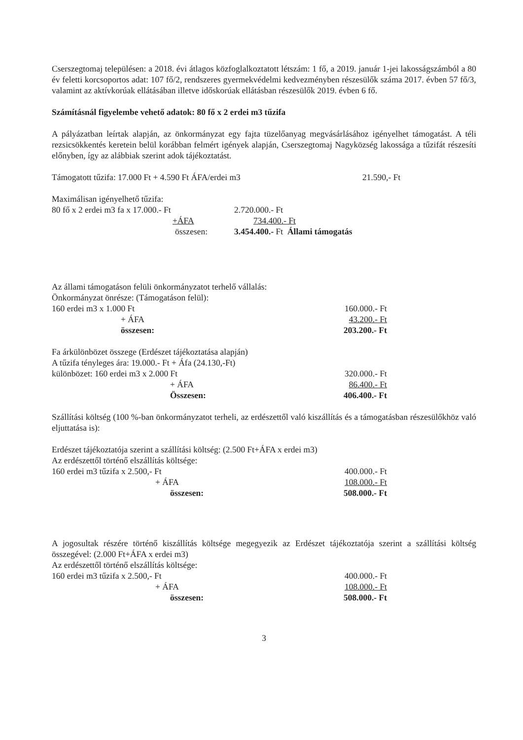Cserszegtomaj településen: a 2018. évi átlagos közfoglalkoztatott létszám: 1 fő, a 2019. január 1-jei lakosságszámból a 80 év feletti korcsoportos adat: 107 fő/2, rendszeres gyermekvédelmi kedvezményben részesülők száma 2017. évben 57 fő/3, valamint az aktívkorúak ellátásában illetve időskorúak ellátásban részesülők 2019. évben 6 fő.
Számításnál figyelembe vehető adatok: 80 fő x 2 erdei m3 tűzifa
A pályázatban leírtak alapján, az önkormányzat egy fajta tüzelőanyag megvásárlásához igényelhet támogatást. A téli rezsicsökkentés keretein belül korábban felmért igények alapján, Cserszegtomaj Nagyközség lakossága a tűzifát részesíti előnyben, így az alábbiak szerint adok tájékoztatást.
Támogatott tűzifa: 17.000 Ft + 4.590 Ft ÁFA/erdei m3 21.590,- Ft
Maximálisan igényelhető tűzifa:
80 fő x 2 erdei m3 fa x 17.000.- Ft 2.720.000.- Ft
+ÁFA 734.400.- Ft
összesen: 3.454.400.- Ft Állami támogatás
Az állami támogatáson felüli önkormányzatot terhelő vállalás:
Önkormányzat önrésze: (Támogatáson felül):
160 erdei m3 x 1.000 Ft 160.000.- Ft
+ ÁFA 43.200.- Ft
összesen: 203.200.- Ft
Fa árkülönbözet összege (Erdészet tájékoztatása alapján)
A tűzifa tényleges ára: 19.000.- Ft + Áfa (24.130,-Ft)
különbözet: 160 erdei m3 x 2.000 Ft 320.000.- Ft
+ ÁFA 86.400.- Ft
Összesen: 406.400.- Ft
Szállítási költség (100 %-ban önkormányzatot terheli, az erdészettől való kiszállítás és a támogatásban részesülőkhöz való eljuttatása is):
Erdészet tájékoztatója szerint a szállítási költség: (2.500 Ft+ÁFA x erdei m3)
Az erdészettől történő elszállítás költsége:
160 erdei m3 tűzifa x 2.500,- Ft 400.000.- Ft
+ ÁFA 108.000.- Ft
összesen: 508.000.- Ft
A jogosultak részére történő kiszállítás költsége megegyezik az Erdészet tájékoztatója szerint a szállítási költség összegével: (2.000 Ft+ÁFA x erdei m3)
Az erdészettől történő elszállítás költsége:
160 erdei m3 tűzifa x 2.500,- Ft 400.000.- Ft
+ ÁFA 108.000.- Ft
összesen: 508.000.- Ft
3